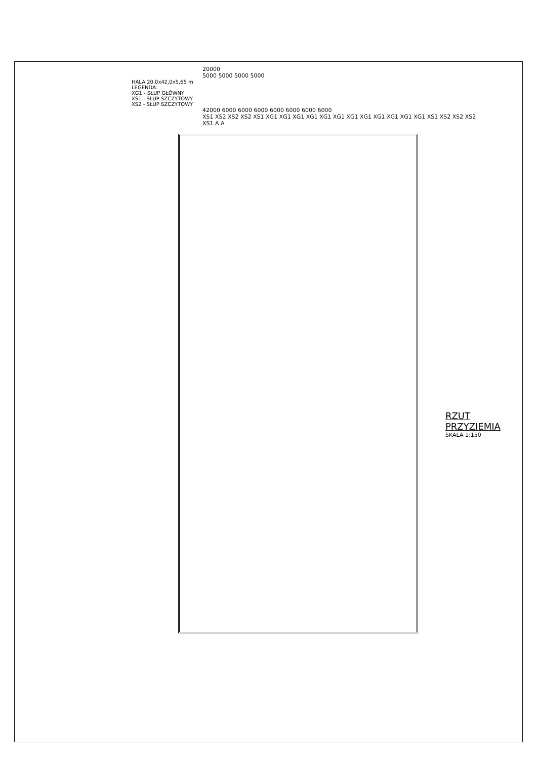20000
5000 5000 5000 5000
HALA 20,0x42,0x5,65 m
LEGENDA:
XG1 - SŁUP GŁÓWNY
XS1 - SŁUP SZCZYTOWY
XS2 - SŁUP SZCZYTOWY
42000 6000 6000 6000 6000 6000 6000 6000
XS1 XS2 XS2 XS2 XS1 XG1 XG1 XG1 XG1 XG1 XG1 XG1 XG1 XG1 XG1 XG1 XG1 XS1 XS2 XS2 XS2 XS1 A A
RZUT PRZYZIEMIA
SKALA 1:150